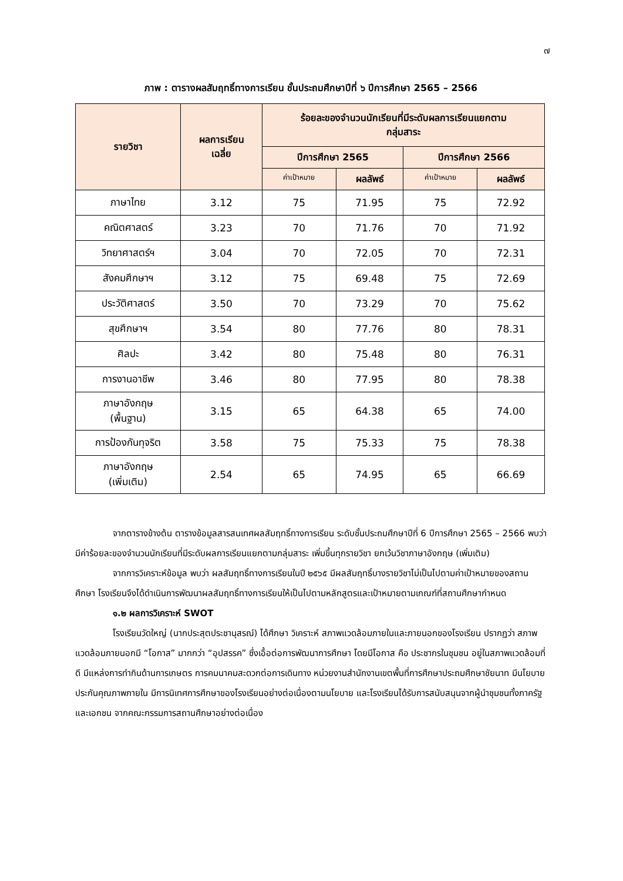๗
ภาพ : ตารางผลสัมฤทธิ์ทางการเรียน ชั้นประถมศึกษาปีที่ ๖ ปีการศึกษา 2565 – 2566
| รายวิชา | ผลการเรียน เฉลี่ย | ร้อยละของจำนวนนักเรียนที่มีระดับผลการเรียนแยกตาม กลุ่มสาระ | | | |
| --- | --- | --- | --- | --- | --- |
| | | ปีการศึกษา 2565 | | ปีการศึกษา 2566 | |
| | | ค่าเป้าหมาย | ผลลัพธ์ | ค่าเป้าหมาย | ผลลัพธ์ |
| ภาษาไทย | 3.12 | 75 | 71.95 | 75 | 72.92 |
| คณิตศาสตร์ | 3.23 | 70 | 71.76 | 70 | 71.92 |
| วิทยาศาสตร์ฯ | 3.04 | 70 | 72.05 | 70 | 72.31 |
| สังคมศึกษาฯ | 3.12 | 75 | 69.48 | 75 | 72.69 |
| ประวัติศาสตร์ | 3.50 | 70 | 73.29 | 70 | 75.62 |
| สุขศึกษาฯ | 3.54 | 80 | 77.76 | 80 | 78.31 |
| ศิลปะ | 3.42 | 80 | 75.48 | 80 | 76.31 |
| การงานอาชีพ | 3.46 | 80 | 77.95 | 80 | 78.38 |
| ภาษาอังกฤษ (พื้นฐาน) | 3.15 | 65 | 64.38 | 65 | 74.00 |
| การป้องกันทุจริต | 3.58 | 75 | 75.33 | 75 | 78.38 |
| ภาษาอังกฤษ (เพิ่มเติม) | 2.54 | 65 | 74.95 | 65 | 66.69 |
จากตารางข้างต้น ตารางข้อมูลสารสนเทศผลสัมฤทธิ์ทางการเรียน ระดับชั้นประถมศึกษาปีที่ 6 ปีการศึกษา 2565 – 2566 พบว่า มีค่าร้อยละของจำนวนนักเรียนที่มีระดับผลการเรียนแยกตามกลุ่มสาระ เพิ่มขึ้นทุกรายวิชา ยกเว้นวิชาภาษาอังกฤษ (เพิ่มเติม)
จากการวิเคราะห์ข้อมูล พบว่า ผลสัมฤทธิ์ทางการเรียนในปี ๒๕๖๕ มีผลสัมฤทธิ์บางรายวิชาไม่เป็นไปตามค่าเป้าหมายของสถานศึกษา โรงเรียนจึงได้ดำเนินการพัฒนาผลสัมฤทธิ์ทางการเรียนให้เป็นไปตามหลักสูตรและเป้าหมายตามเกณฑ์ที่สถานศึกษากำหนด
๑.๒ ผลการวิเคราะห์ SWOT
โรงเรียนวัดใหญ่ (นากประสุตประชานุสรณ์) ได้ศึกษา วิเคราะห์ สภาพแวดล้อมภายในและภายนอกของโรงเรียน ปรากฏว่า สภาพแวดล้อมภายนอกมี “โอกาส” มากกว่า “อุปสรรค” ซึ่งเอื้อต่อการพัฒนาการศึกษา โดยมีโอกาส คือ ประชากรในชุมชน อยู่ในสภาพแวดล้อมที่ดี มีแหล่งการทำกินด้านการเกษตร การคมนาคมสะดวกต่อการเดินทาง หน่วยงานสำนักงานเขตพื้นที่การศึกษาประถมศึกษาชัยนาท มีนโยบายประกันคุณภาพภายใน มีการนิเทศการศึกษาของโรงเรียนอย่างต่อเนื่องตามนโยบาย และโรงเรียนได้รับการสนับสนุนจากผู้นำชุมชนทั้งภาครัฐ และเอกชน จากคณะกรรมการสถานศึกษาอย่างต่อเนื่อง